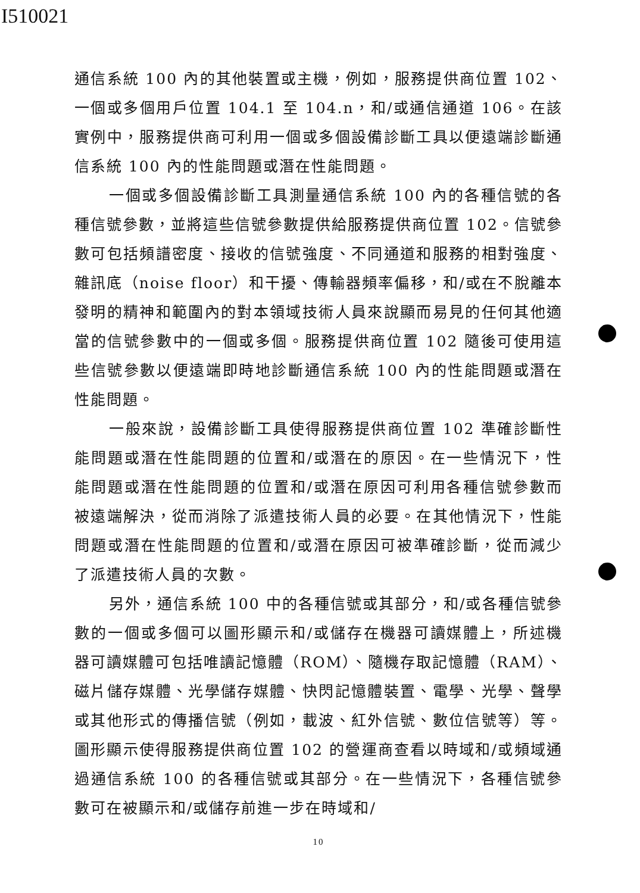I510021
通信系統 100 內的其他裝置或主機，例如，服務提供商位置 102、一個或多個用戶位置 104.1 至 104.n，和/或通信通道 106。在該實例中，服務提供商可利用一個或多個設備診斷工具以便遠端診斷通信系統 100 內的性能問題或潛在性能問題。
一個或多個設備診斷工具測量通信系統 100 內的各種信號的各種信號參數，並將這些信號參數提供給服務提供商位置 102。信號參數可包括頻譜密度、接收的信號強度、不同通道和服務的相對強度、雜訊底（noise floor）和干擾、傳輸器頻率偏移，和/或在不脫離本發明的精神和範圍內的對本領域技術人員來說顯而易見的任何其他適當的信號參數中的一個或多個。服務提供商位置 102 隨後可使用這些信號參數以便遠端即時地診斷通信系統 100 內的性能問題或潛在性能問題。
一般來說，設備診斷工具使得服務提供商位置 102 準確診斷性能問題或潛在性能問題的位置和/或潛在的原因。在一些情況下，性能問題或潛在性能問題的位置和/或潛在原因可利用各種信號參數而被遠端解決，從而消除了派遣技術人員的必要。在其他情況下，性能問題或潛在性能問題的位置和/或潛在原因可被準確診斷，從而減少了派遣技術人員的次數。
另外，通信系統 100 中的各種信號或其部分，和/或各種信號參數的一個或多個可以圖形顯示和/或儲存在機器可讀媒體上，所述機器可讀媒體可包括唯讀記憶體（ROM）、隨機存取記憶體（RAM）、磁片儲存媒體、光學儲存媒體、快閃記憶體裝置、電學、光學、聲學或其他形式的傳播信號（例如，載波、紅外信號、數位信號等）等。圖形顯示使得服務提供商位置 102 的營運商查看以時域和/或頻域通過通信系統 100 的各種信號或其部分。在一些情況下，各種信號參數可在被顯示和/或儲存前進一步在時域和/
10